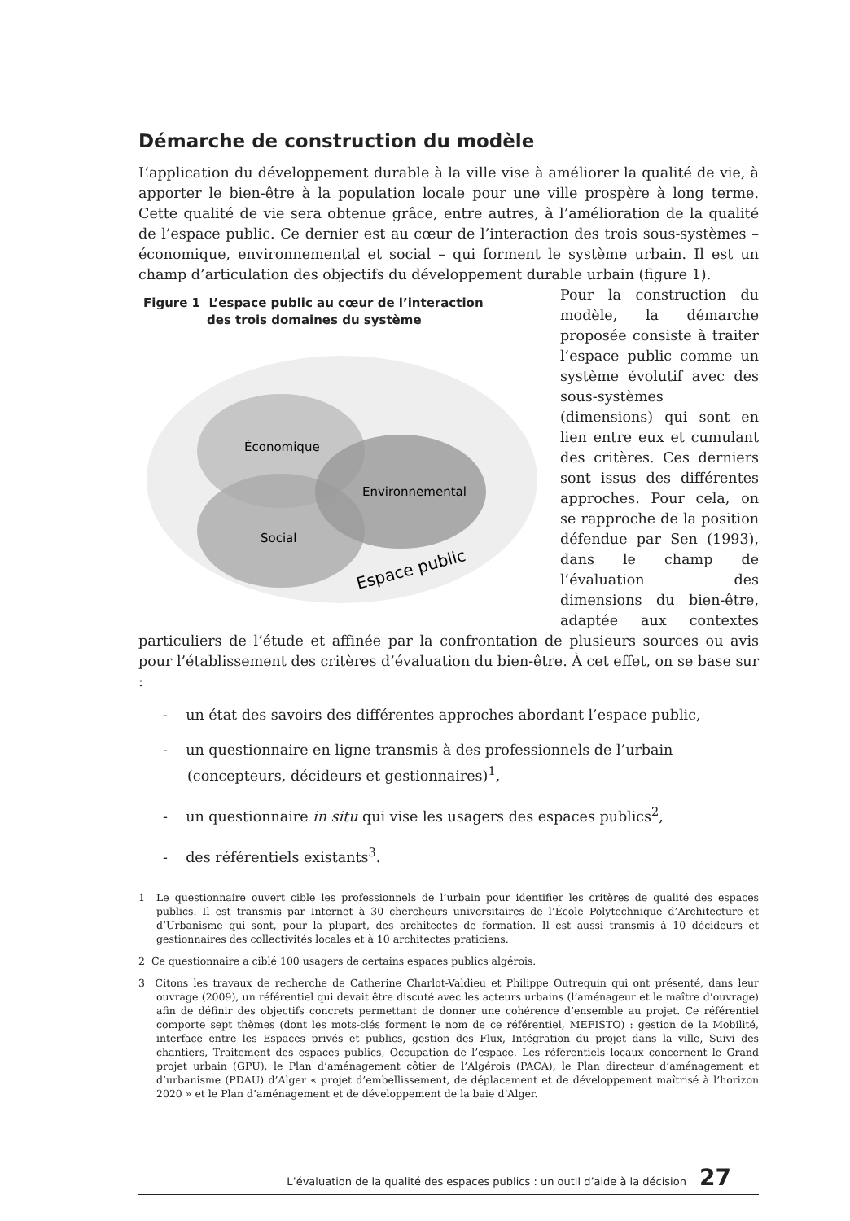Démarche de construction du modèle
L’application du développement durable à la ville vise à améliorer la qualité de vie, à apporter le bien-être à la population locale pour une ville prospère à long terme. Cette qualité de vie sera obtenue grâce, entre autres, à l’amélioration de la qualité de l’espace public. Ce dernier est au cœur de l’interaction des trois sous-systèmes – économique, environnemental et social – qui forment le système urbain. Il est un champ d’articulation des objectifs du développement durable urbain (figure 1).
Figure 1 L’espace public au cœur de l’interaction
des trois domaines du système
Économique
Environnemental
Social
Espace public
Pour la construction du modèle, la démarche proposée consiste à traiter l’espace public comme un système évolutif avec des sous-systèmes (dimensions) qui sont en lien entre eux et cumulant des critères. Ces derniers sont issus des différentes approches. Pour cela, on se rapproche de la position défendue par Sen (1993), dans le champ de l’évaluation des dimensions du bien-être, adaptée aux contextes particuliers de l’étude et affinée par la confrontation de plusieurs sources ou avis pour l’établissement des critères d’évaluation du bien-être. À cet effet, on se base sur :
- un état des savoirs des différentes approches abordant l’espace public,
- un questionnaire en ligne transmis à des professionnels de l’urbain (concepteurs, décideurs et gestionnaires)<sup>1</sup>,
- un questionnaire in situ qui vise les usagers des espaces publics<sup>2</sup>,
- des référentiels existants<sup>3</sup>.
1 Le questionnaire ouvert cible les professionnels de l’urbain pour identifier les critères de qualité des espaces publics. Il est transmis par Internet à 30 chercheurs universitaires de l’École Polytechnique d’Architecture et d’Urbanisme qui sont, pour la plupart, des architectes de formation. Il est aussi transmis à 10 décideurs et gestionnaires des collectivités locales et à 10 architectes praticiens.
2 Ce questionnaire a ciblé 100 usagers de certains espaces publics algérois.
3 Citons les travaux de recherche de Catherine Charlot-Valdieu et Philippe Outrequin qui ont présenté, dans leur ouvrage (2009), un référentiel qui devait être discuté avec les acteurs urbains (l’aménageur et le maître d’ouvrage) afin de définir des objectifs concrets permettant de donner une cohérence d’ensemble au projet. Ce référentiel comporte sept thèmes (dont les mots-clés forment le nom de ce référentiel, MEFISTO) : gestion de la Mobilité, interface entre les Espaces privés et publics, gestion des Flux, Intégration du projet dans la ville, Suivi des chantiers, Traitement des espaces publics, Occupation de l’espace. Les référentiels locaux concernent le Grand projet urbain (GPU), le Plan d’aménagement côtier de l’Algérois (PACA), le Plan directeur d’aménagement et d’urbanisme (PDAU) d’Alger « projet d’embellissement, de déplacement et de développement maîtrisé à l’horizon 2020 » et le Plan d’aménagement et de développement de la baie d’Alger.
L’évaluation de la qualité des espaces publics : un outil d’aide à la décision 27